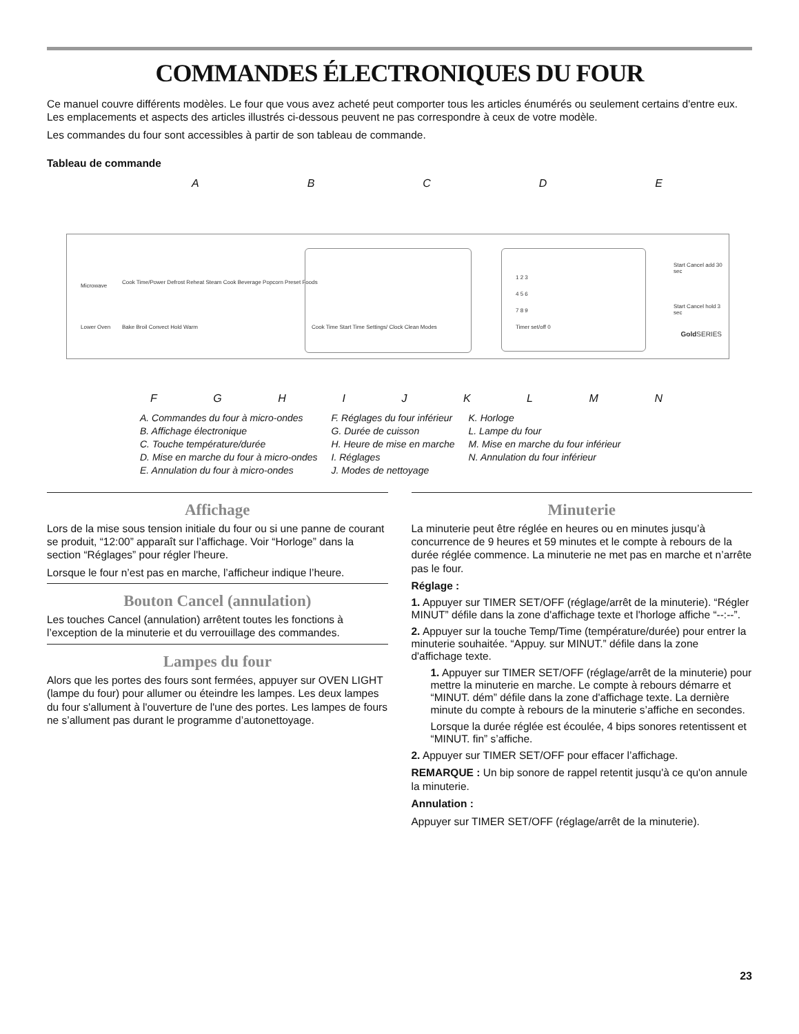COMMANDES ÉLECTRONIQUES DU FOUR
Ce manuel couvre différents modèles. Le four que vous avez acheté peut comporter tous les articles énumérés ou seulement certains d'entre eux. Les emplacements et aspects des articles illustrés ci-dessous peuvent ne pas correspondre à ceux de votre modèle.
Les commandes du four sont accessibles à partir de son tableau de commande.
Tableau de commande
ABCDE
Microwave
Cook Time/Power Defrost Reheat Steam Cook Beverage Popcorn Preset Foods
Lower Oven Bake Broil Convect Hold Warm
Cook Time Start Time Settings/ Clock Clean Modes
1 2 3
4 5 6
7 8 9
Timer set/off 0
Start Cancel add 30 sec
Start Cancel hold 3 sec
Gold SERIES
FGHIJKLMN
A. Commandes du four à micro-ondes
B. Affichage électronique
C. Touche température/durée
D. Mise en marche du four à micro-ondes
E. Annulation du four à micro-ondes
F. Réglages du four inférieur
G. Durée de cuisson
H. Heure de mise en marche
I. Réglages
J. Modes de nettoyage
K. Horloge
L. Lampe du four
M. Mise en marche du four inférieur
N. Annulation du four inférieur
Affichage
Lors de la mise sous tension initiale du four ou si une panne de courant se produit, “12:00” apparaît sur l’affichage. Voir “Horloge” dans la section “Réglages” pour régler l'heure.
Lorsque le four n’est pas en marche, l’afficheur indique l’heure.
Bouton Cancel (annulation)
Les touches Cancel (annulation) arrêtent toutes les fonctions à l’exception de la minuterie et du verrouillage des commandes.
Lampes du four
Alors que les portes des fours sont fermées, appuyer sur OVEN LIGHT (lampe du four) pour allumer ou éteindre les lampes. Les deux lampes du four s'allument à l'ouverture de l'une des portes. Les lampes de fours ne s’allument pas durant le programme d’autonettoyage.
Minuterie
La minuterie peut être réglée en heures ou en minutes jusqu’à concurrence de 9 heures et 59 minutes et le compte à rebours de la durée réglée commence. La minuterie ne met pas en marche et n’arrête pas le four.
Réglage :
1. Appuyer sur TIMER SET/OFF (réglage/arrêt de la minuterie). “Régler MINUT” défile dans la zone d'affichage texte et l'horloge affiche “--:--”.
2. Appuyer sur la touche Temp/Time (température/durée) pour entrer la minuterie souhaitée. “Appuy. sur MINUT.” défile dans la zone d'affichage texte.
1. Appuyer sur TIMER SET/OFF (réglage/arrêt de la minuterie) pour mettre la minuterie en marche. Le compte à rebours démarre et “MINUT. dém” défile dans la zone d'affichage texte. La dernière minute du compte à rebours de la minuterie s’affiche en secondes.
Lorsque la durée réglée est écoulée, 4 bips sonores retentissent et “MINUT. fin” s’affiche.
2. Appuyer sur TIMER SET/OFF pour effacer l’affichage.
REMARQUE : Un bip sonore de rappel retentit jusqu'à ce qu'on annule la minuterie.
Annulation :
Appuyer sur TIMER SET/OFF (réglage/arrêt de la minuterie).
23